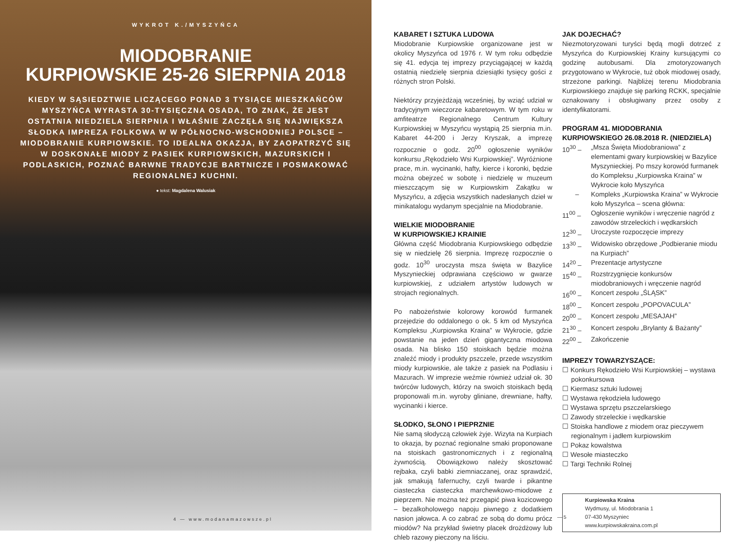WYKROT K./MYSZYŃCA
MIODOBRANIE
KURPIOWSKIE 25-26 SIERPNIA 2018
KIEDY W SĄSIEDZTWIE LICZĄCEGO PONAD 3 TYSIĄCE MIESZKAŃCÓW MYSZYŃCA WYRASTA 30-TYSIĘCZNA OSADA, TO ZNAK, ŻE JEST OSTATNIA NIEDZIELA SIERPNIA I WŁAŚNIE ZACZĘŁA SIĘ NAJWIĘKSZA SŁODKA IMPREZA FOLKOWA W W PÓŁNOCNO-WSCHODNIEJ POLSCE – MIODOBRANIE KURPIOWSKIE. TO IDEALNA OKAZJA, BY ZAOPATRZYĆ SIĘ W DOSKONAŁE MIODY Z PASIEK KURPIOWSKICH, MAZURSKICH I PODLASKICH, POZNAĆ BARWNE TRADYCJE BARTNICZE I POSMAKOWAĆ REGIONALNEJ KUCHNI.
● tekst: Magdalena Walusiak
4 — www.modanamazowsze.pl
KABARET I SZTUKA LUDOWA
Miodobranie Kurpiowskie organizowane jest w okolicy Myszyńca od 1976 r. W tym roku odbędzie się 41. edycja tej imprezy przyciągającej w każdą ostatnią niedzielę sierpnia dziesiątki tysięcy gości z różnych stron Polski.
Niektórzy przyjeżdżają wcześniej, by wziąć udział w tradycyjnym wieczorze kabaretowym. W tym roku w amfiteatrze Regionalnego Centrum Kultury Kurpiowskiej w Myszyńcu wystąpią 25 sierpnia m.in. Kabaret 44-200 i Jerzy Kryszak, a imprezę rozpocznie o godz. 20<sup>00</sup> ogłoszenie wyników konkursu „Rękodzieło Wsi Kurpiowskiej”. Wyróżnione prace, m.in. wycinanki, hafty, kierce i koronki, będzie można obejrzeć w sobotę i niedzielę w muzeum mieszczącym się w Kurpiowskim Zakątku w Myszyńcu, a zdjęcia wszystkich nadesłanych dzieł w minikatalogu wydanym specjalnie na Miodobranie.
WIELKIE MIODOBRANIE
W KURPIOWSKIEJ KRAINIE
Główna część Miodobrania Kurpiowskiego odbędzie się w niedzielę 26 sierpnia. Imprezę rozpocznie o godz. 10<sup>30</sup> uroczysta msza święta w Bazylice Myszynieckiej odprawiana częściowo w gwarze kurpiowskiej, z udziałem artystów ludowych w strojach regionalnych.
Po nabożeństwie kolorowy korowód furmanek przejedzie do oddalonego o ok. 5 km od Myszyńca Kompleksu „Kurpiowska Kraina” w Wykrocie, gdzie powstanie na jeden dzień gigantyczna miodowa osada. Na blisko 150 stoiskach będzie można znaleźć miody i produkty pszczele, przede wszystkim miody kurpiowskie, ale także z pasiek na Podlasiu i Mazurach. W imprezie weźmie również udział ok. 30 twórców ludowych, którzy na swoich stoiskach będą proponowali m.in. wyroby gliniane, drewniane, hafty, wycinanki i kierce.
SŁODKO, SŁONO I PIEPRZNIE
Nie samą słodyczą człowiek żyje. Wizyta na Kurpiach to okazja, by poznać regionalne smaki proponowane na stoiskach gastronomicznych i z regionalną żywnością. Obowiązkowo należy skosztować rejbaka, czyli babki ziemniaczanej, oraz sprawdzić, jak smakują fafernuchy, czyli twarde i pikantne ciasteczka ciasteczka marchewkowo-miodowe z pieprzem. Nie można też przegapić piwa kozicowego – bezalkoholowego napoju piwnego z dodatkiem nasion jałowca. A co zabrać ze sobą do domu prócz miodów? Na przykład świetny placek drożdżowy lub chleb razowy pieczony na liściu.
JAK DOJECHAĆ?
Niezmotoryzowani turyści będą mogli dotrzeć z Myszyńca do Kurpiowskiej Krainy kursującymi co godzinę autobusami. Dla zmotoryzowanych przygotowano w Wykrocie, tuż obok miodowej osady, strzeżone parkingi. Najbliżej terenu Miodobrania Kurpiowskiego znajduje się parking RCKK, specjalnie oznakowany i obsługiwany przez osoby z identyfikatorami.
PROGRAM 41. MIODOBRANIA KURPIOWSKIEGO 26.08.2018 R. (NIEDZIELA)
| 10<sup>30</sup> – | „Msza Święta Miodobraniowa” z elementami gwary kurpiowskiej w Bazylice Myszynieckiej. Po mszy korowód furmanek do Kompleksu „Kurpiowska Kraina” w Wykrocie koło Myszyńca |
| – | Kompleks „Kurpiowska Kraina” w Wykrocie koło Myszyńca – scena główna: |
| 11<sup>00</sup> – | Ogłoszenie wyników i wręczenie nagród z zawodów strzeleckich i wędkarskich |
| 12<sup>30</sup> – | Uroczyste rozpoczęcie imprezy |
| 13<sup>30</sup> – | Widowisko obrzędowe „Podbieranie miodu na Kurpiach” |
| 14<sup>20</sup> – | Prezentacje artystyczne |
| 15<sup>40</sup> – | Rozstrzygnięcie konkursów miodobraniowych i wręczenie nagród |
| 16<sup>00</sup> – | Koncert zespołu „ŚLĄSK” |
| 18<sup>00</sup> – | Koncert zespołu „POPOVACULA” |
| 20<sup>00</sup> – | Koncert zespołu „MESAJAH” |
| 21<sup>30</sup> – | Koncert zespołu „Brylanty & Bażanty” |
| 22<sup>00</sup> – | Zakończenie |
IMPREZY TOWARZYSZĄCE:
☐ Konkurs Rękodzieło Wsi Kurpiowskiej – wystawa pokonkursowa
☐ Kiermasz sztuki ludowej
☐ Wystawa rękodzieła ludowego
☐ Wystawa sprzętu pszczelarskiego
☐ Zawody strzeleckie i wędkarskie
☐ Stoiska handlowe z miodem oraz pieczywem regionalnym i jadłem kurpiowskim
☐ Pokaz kowalstwa
☐ Wesołe miasteczko
☐ Targi Techniki Rolnej
Kurpiowska Kraina
Wydmusy, ul. Miodobrania 1
07-430 Myszyniec
www.kurpiowskakraina.com.pl
— 5